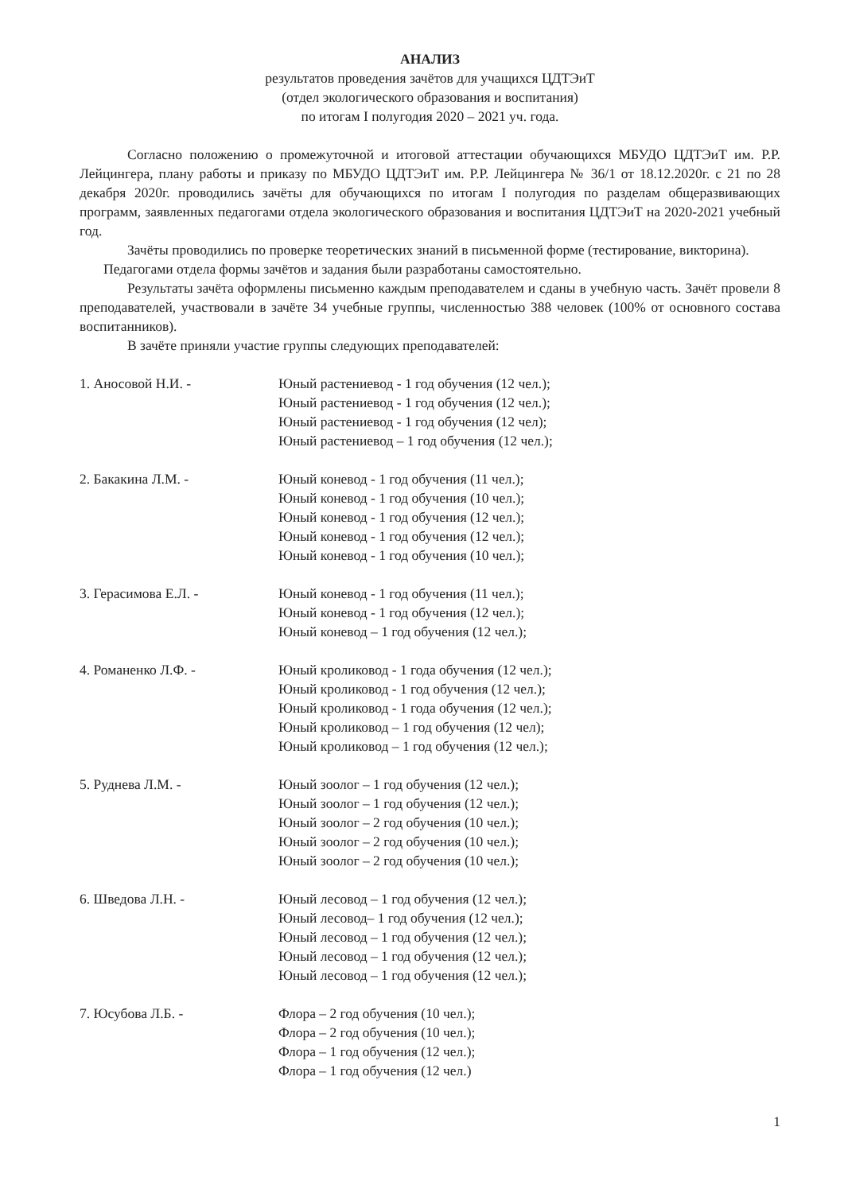АНАЛИЗ
результатов проведения зачётов для учащихся ЦДТЭиТ
(отдел экологического образования и воспитания)
по итогам I полугодия 2020 – 2021 уч. года.
Согласно положению о промежуточной и итоговой аттестации обучающихся МБУДО ЦДТЭиТ им. Р.Р. Лейцингера, плану работы и приказу по МБУДО ЦДТЭиТ им. Р.Р. Лейцингера № 36/1 от 18.12.2020г. с 21 по 28 декабря 2020г. проводились зачёты для обучающихся по итогам I полугодия по разделам общеразвивающих программ, заявленных педагогами отдела экологического образования и воспитания ЦДТЭиТ на 2020-2021 учебный год.
Зачёты проводились по проверке теоретических знаний в письменной форме (тестирование, викторина).
Педагогами отдела формы зачётов и задания были разработаны самостоятельно.
Результаты зачёта оформлены письменно каждым преподавателем и сданы в учебную часть. Зачёт провели 8 преподавателей, участвовали в зачёте 34 учебные группы, численностью 388 человек (100% от основного состава воспитанников).
В зачёте приняли участие группы следующих преподавателей:
1. Аносовой Н.И. - Юный растениевод - 1 год обучения (12 чел.);
Юный растениевод - 1 год обучения (12 чел.);
Юный растениевод - 1 год обучения (12 чел);
Юный растениевод – 1 год обучения (12 чел.);
2. Бакакина Л.М. - Юный коневод - 1 год обучения (11 чел.);
Юный коневод - 1 год обучения (10 чел.);
Юный коневод - 1 год обучения (12 чел.);
Юный коневод - 1 год обучения (12 чел.);
Юный коневод - 1 год обучения (10 чел.);
3. Герасимова Е.Л. - Юный коневод - 1 год обучения (11 чел.);
Юный коневод - 1 год обучения (12 чел.);
Юный коневод – 1 год обучения (12 чел.);
4. Романенко Л.Ф. - Юный кроликовод - 1 года обучения (12 чел.);
Юный кроликовод - 1 год обучения (12 чел.);
Юный кроликовод - 1 года обучения (12 чел.);
Юный кроликовод – 1 год обучения (12 чел);
Юный кроликовод – 1 год обучения (12 чел.);
5. Руднева Л.М. - Юный зоолог – 1 год обучения (12 чел.);
Юный зоолог – 1 год обучения (12 чел.);
Юный зоолог – 2 год обучения (10 чел.);
Юный зоолог – 2 год обучения (10 чел.);
Юный зоолог – 2 год обучения (10 чел.);
6. Шведова Л.Н. - Юный лесовод – 1 год обучения (12 чел.);
Юный лесовод– 1 год обучения (12 чел.);
Юный лесовод – 1 год обучения (12 чел.);
Юный лесовод – 1 год обучения (12 чел.);
Юный лесовод – 1 год обучения (12 чел.);
7. Юсубова Л.Б. - Флора – 2 год обучения (10 чел.);
Флора – 2 год обучения (10 чел.);
Флора – 1 год обучения (12 чел.);
Флора – 1 год обучения (12 чел.)
1